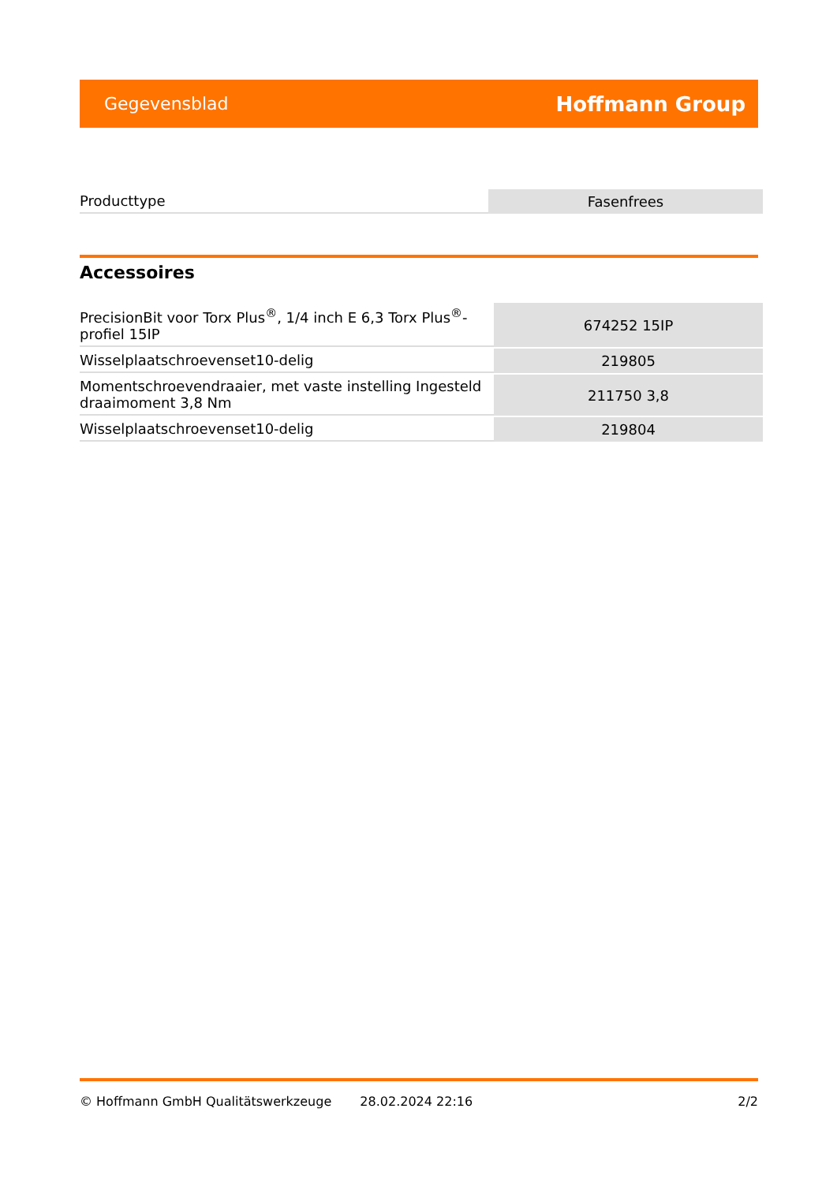Gegevensblad Hoffmann Group
| Producttype | Fasenfrees |
Accessoires
| PrecisionBit voor Torx Plus<sup>®</sup>, 1/4 inch E 6,3 Torx Plus<sup>®</sup>-profiel 15IP | 674252 15IP |
| Wisselplaatschroevenset10-delig | 219805 |
| Momentschroevendraaier, met vaste instelling Ingesteld draaimoment 3,8 Nm | 211750 3,8 |
| Wisselplaatschroevenset10-delig | 219804 |
© Hoffmann GmbH Qualitätswerkzeuge 28.02.2024 22:16 2/2